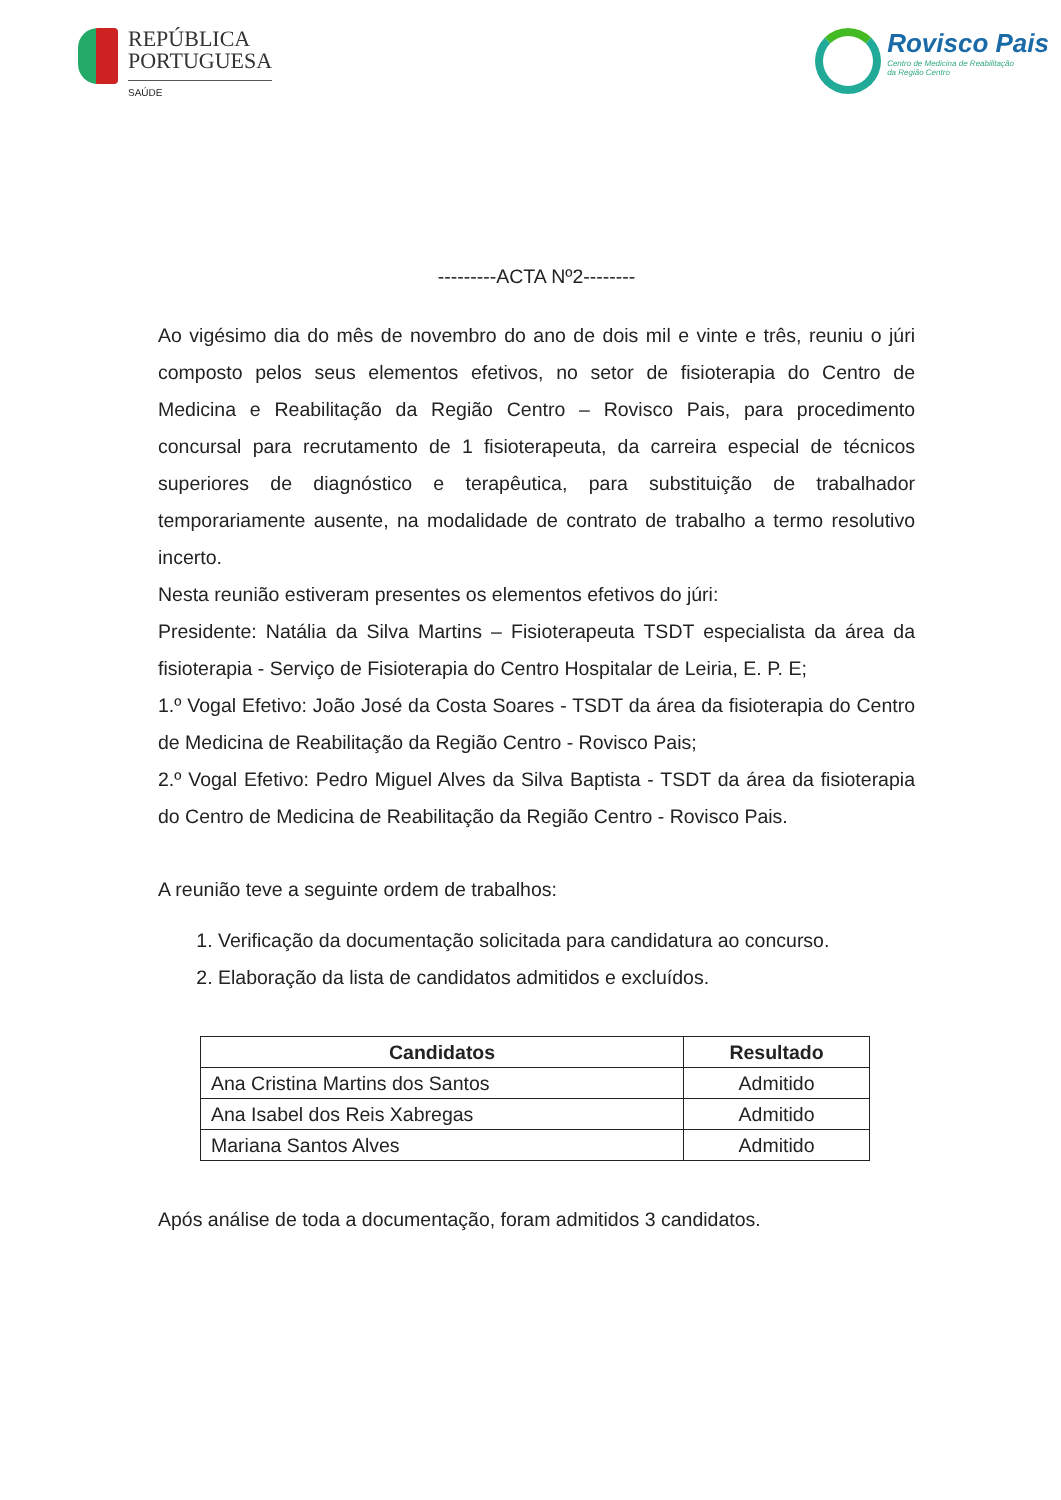REPÚBLICA
PORTUGUESA
SAÚDE
Rovisco Pais
Centro de Medicina de Reabilitação
da Região Centro
---------ACTA Nº2--------
Ao vigésimo dia do mês de novembro do ano de dois mil e vinte e três, reuniu o júri composto pelos seus elementos efetivos, no setor de fisioterapia do Centro de Medicina e Reabilitação da Região Centro – Rovisco Pais, para procedimento concursal para recrutamento de 1 fisioterapeuta, da carreira especial de técnicos superiores de diagnóstico e terapêutica, para substituição de trabalhador temporariamente ausente, na modalidade de contrato de trabalho a termo resolutivo incerto.
Nesta reunião estiveram presentes os elementos efetivos do júri:
Presidente: Natália da Silva Martins – Fisioterapeuta TSDT especialista da área da fisioterapia - Serviço de Fisioterapia do Centro Hospitalar de Leiria, E. P. E;
1.º Vogal Efetivo: João José da Costa Soares - TSDT da área da fisioterapia do Centro de Medicina de Reabilitação da Região Centro - Rovisco Pais;
2.º Vogal Efetivo: Pedro Miguel Alves da Silva Baptista - TSDT da área da fisioterapia do Centro de Medicina de Reabilitação da Região Centro - Rovisco Pais.
A reunião teve a seguinte ordem de trabalhos:
1. Verificação da documentação solicitada para candidatura ao concurso.
2. Elaboração da lista de candidatos admitidos e excluídos.
| Candidatos | Resultado |
| --- | --- |
| Ana Cristina Martins dos Santos | Admitido |
| Ana Isabel dos Reis Xabregas | Admitido |
| Mariana Santos Alves | Admitido |
Após análise de toda a documentação, foram admitidos 3 candidatos.